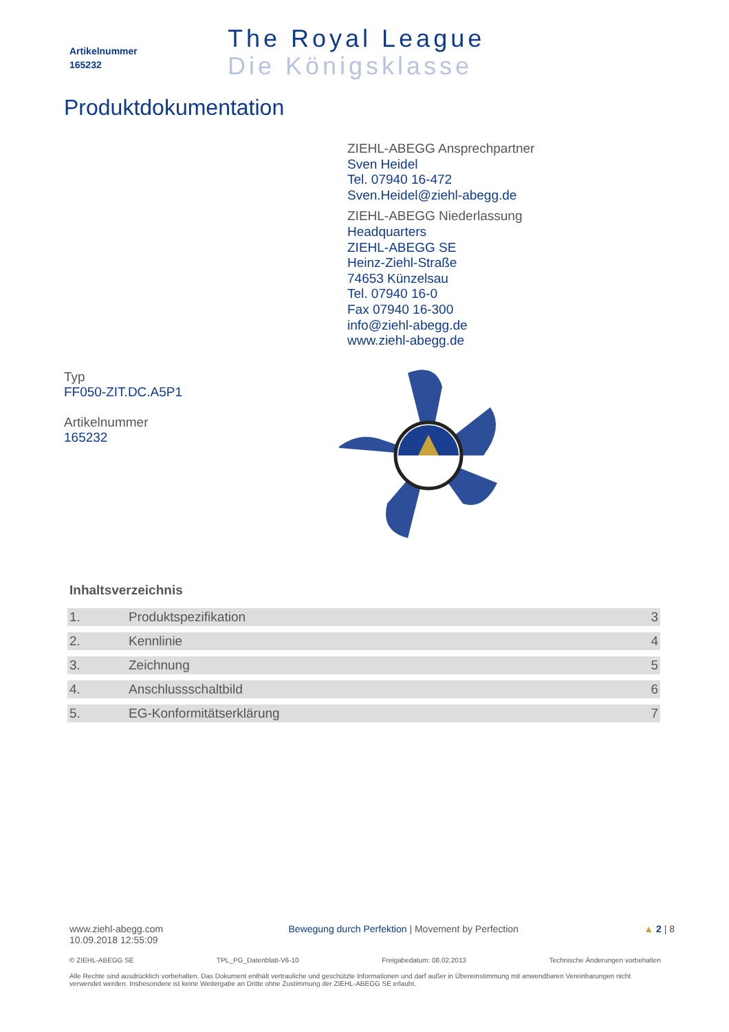Artikelnummer
165232
The Royal League
Die Königsklasse
Produktdokumentation
ZIEHL-ABEGG Ansprechpartner
Sven Heidel
Tel. 07940 16-472
Sven.Heidel@ziehl-abegg.de
ZIEHL-ABEGG Niederlassung
Headquarters
ZIEHL-ABEGG SE
Heinz-Ziehl-Straße
74653 Künzelsau
Tel. 07940 16-0
Fax 07940 16-300
info@ziehl-abegg.de
www.ziehl-abegg.de
Typ
FF050-ZIT.DC.A5P1
Artikelnummer
165232
Inhaltsverzeichnis
| 1. | Produktspezifikation | 3 |
| 2. | Kennlinie | 4 |
| 3. | Zeichnung | 5 |
| 4. | Anschlussschaltbild | 6 |
| 5. | EG-Konformitätserklärung | 7 |
www.ziehl-abegg.com
10.09.2018 12:55:09
Bewegung durch Perfektion | Movement by Perfection
▲ 2 | 8
© ZIEHL-ABEGG SE TPL_PG_Datenblatt-V6-10 Freigabedatum: 08.02.2013 Technische Änderungen vorbehalten
Alle Rechte sind ausdrücklich vorbehalten. Das Dokument enthält vertrauliche und geschützte Informationen und darf außer in Übereinstimmung mit anwendbaren Vereinbarungen nicht verwendet werden. Insbesondere ist keine Weitergabe an Dritte ohne Zustimmung der ZIEHL-ABEGG SE erlaubt.